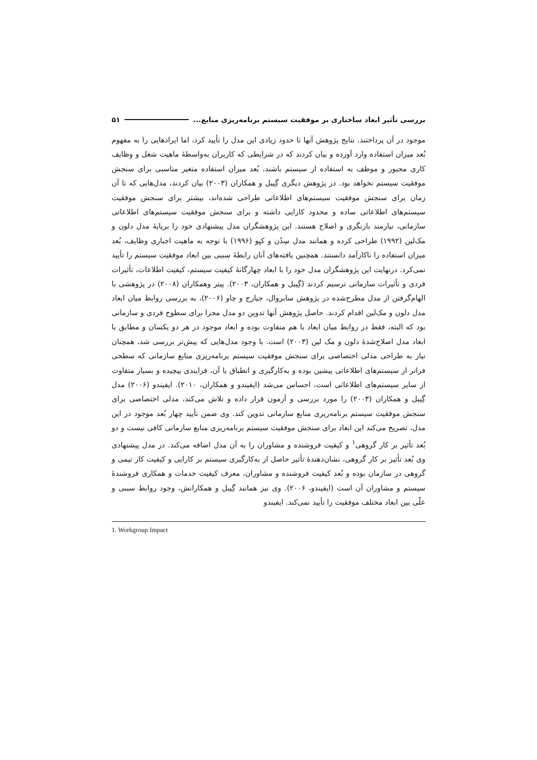بررسی تأثیر ابعاد ساختاری بر موفقیت سیستم برنامه‌ریزی منابع... ۵۱
موجود در آن پرداختند. نتایج پژوهش آنها تا حدود زیادی این مدل را تأیید کرد، اما ایرادهایی را به مفهوم بُعد میزان استفاده وارد آورده و بیان کردند که در شرایطی که کاربران به‌واسطهٔ ماهیت شغل و وظایف کاری مجبور و موظف به استفاده از سیستم باشند، بُعد میزان استفاده متغیر مناسبی برای سنجش موفقیت سیستم نخواهد بود. در پژوهش دیگری گِیبل و همکاران (۲۰۰۳) بیان کردند، مدل‌هایی که تا آن زمان برای سنجش موفقیت سیستم‌های اطلاعاتی طراحی شده‌اند، بیشتر برای سنجش موفقیت سیستم‌های اطلاعاتی ساده و محدود کارایی داشته و برای سنجش موفقیت سیستم‌های اطلاعاتی سازمانی، نیازمند بازنگری و اصلاح هستند. این پژوهشگران مدل پیشنهادی خود را برپایهٔ مدل دلون و مک‌لین (۱۹۹۲) طراحی کرده و همانند مدل سِدُن و کیِو (۱۹۹۶) با توجه به ماهیت اجباری وظایف، بُعد میزان استفاده را ناکارآمد دانستند. همچنین یافته‌های آنان رابطهٔ سببی بین ابعاد موفقیت سیستم را تأیید نمی‌کرد. درنهایت این پژوهشگران مدل خود را با ابعاد چهارگانهٔ کیفیت سیستم، کیفیت اطلاعات، تأثیرات فردی و تأثیرات سازمانی ترسیم کردند (گِیبل و همکاران، ۲۰۰۳). پیتر وهمکاران (۲۰۰۸) در پژوهشی با الهام‌گرفتن از مدل مطرح‌شده در پژوهش سابروال، جیارج و چاو (۲۰۰۶)، به بررسی روابط میان ابعاد مدل دلون و مک‌لین اقدام کردند. حاصل پژوهش آنها تدوین دو مدل مجزا برای سطوح فردی و سازمانی بود که البته، فقط در روابط میان ابعاد با هم متفاوت بوده و ابعاد موجود در هر دو یکسان و مطابق با ابعاد مدل اصلاح‌شدهٔ دلون و مک لین (۲۰۰۳) است. با وجود مدل‌هایی که پیش‌تر بررسی شد، همچنان نیاز به طراحی مدلی اختصاصی برای سنجش موفقیت سیستم برنامه‌ریزی منابع سازمانی که سطحی فراتر از سیستم‌های اطلاعاتی پیشین بوده و به‌کارگیری و انطباق با آن، فرایندی پیچیده و بسیار متفاوت از سایر سیستم‌های اطلاعاتی است، احساس می‌شد (ایفیندو و همکاران، ۲۰۱۰). ایفیندو (۲۰۰۶) مدل گِیبل و همکاران (۲۰۰۳) را مورد بررسی و آزمون قرار داده و تلاش می‌کند، مدلی اختصاصی برای سنجش موفقیت سیستم برنامه‌ریزی منابع سازمانی تدوین کند. وی ضمن تأیید چهار بُعد موجود در این مدل، تصریح می‌کند این ابعاد برای سنجش موفقیت سیستم برنامه‌ریزی منابع سازمانی کافی نیست و دو بُعد تأثیر بر کار گروهی<sup>۱</sup> و کیفیت فروشنده و مشاوران را به آن مدل اضافه می‌کند. در مدل پیشنهادی وی بُعد تأثیر بر کار گروهی، نشان‌دهندهٔ تأثیر حاصل از به‌کارگیری سیستم بر کارایی و کیفیت کار تیمی و گروهی در سازمان بوده و بُعد کیفیت فروشنده و مشاوران، معرف کیفیت خدمات و همکاری فروشندهٔ سیستم و مشاوران آن است (ایفیندو، ۲۰۰۶). وی نیز همانند گِیبل و همکارانش، وجود روابط سببی و علّی بین ابعاد مختلف موفقیت را تأیید نمی‌کند. ایفیندو
1. Workgroup Impact